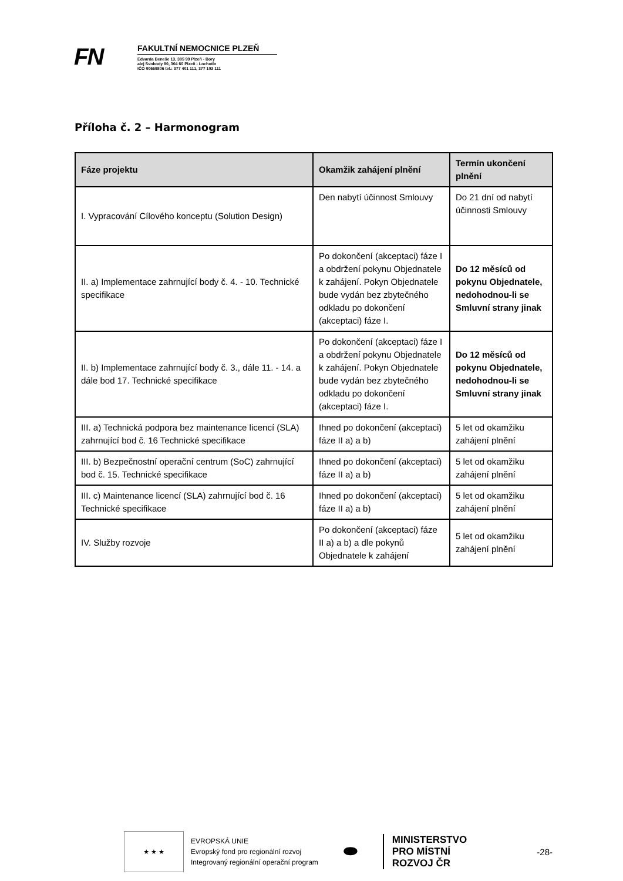FN
FAKULTNÍ NEMOCNICE PLZEŇ
Edvarda Beneše 13, 305 99 Plzeň - Bory
alej Svobody 80, 304 60 Plzeň - Lochotín
IČO 00669806 tel.: 377 401 111, 377 103 111
Příloha č. 2 – Harmonogram
| Fáze projektu | Okamžik zahájení plnění | Termín ukončení plnění |
| --- | --- | --- |
| I. Vypracování Cílového konceptu (Solution Design) | Den nabytí účinnost Smlouvy | Do 21 dní od nabytí účinnosti Smlouvy |
| II. a) Implementace zahrnující body č. 4. - 10. Technické specifikace | Po dokončení (akceptaci) fáze I a obdržení pokynu Objednatele k zahájení. Pokyn Objednatele bude vydán bez zbytečného odkladu po dokončení (akceptaci) fáze I. | Do 12 měsíců od pokynu Objednatele, nedohodnou-li se Smluvní strany jinak |
| II. b) Implementace zahrnující body č. 3., dále 11. - 14. a dále bod 17. Technické specifikace | Po dokončení (akceptaci) fáze I a obdržení pokynu Objednatele k zahájení. Pokyn Objednatele bude vydán bez zbytečného odkladu po dokončení (akceptaci) fáze I. | Do 12 měsíců od pokynu Objednatele, nedohodnou-li se Smluvní strany jinak |
| III. a) Technická podpora bez maintenance licencí (SLA) zahrnující bod č. 16 Technické specifikace | Ihned po dokončení (akceptaci) fáze II a) a b) | 5 let od okamžiku zahájení plnění |
| III. b) Bezpečnostní operační centrum (SoC) zahrnující bod č. 15. Technické specifikace | Ihned po dokončení (akceptaci) fáze II a) a b) | 5 let od okamžiku zahájení plnění |
| III. c) Maintenance licencí (SLA) zahrnující bod č. 16 Technické specifikace | Ihned po dokončení (akceptaci) fáze II a) a b) | 5 let od okamžiku zahájení plnění |
| IV. Služby rozvoje | Po dokončení (akceptaci) fáze II a) a b) a dle pokynů Objednatele k zahájení | 5 let od okamžiku zahájení plnění |
★ ★ ★
EVROPSKÁ UNIE
Evropský fond pro regionální rozvoj
Integrovaný regionální operační program
⬬
MINISTERSTVO
PRO MÍSTNÍ
ROZVOJ ČR
-28-